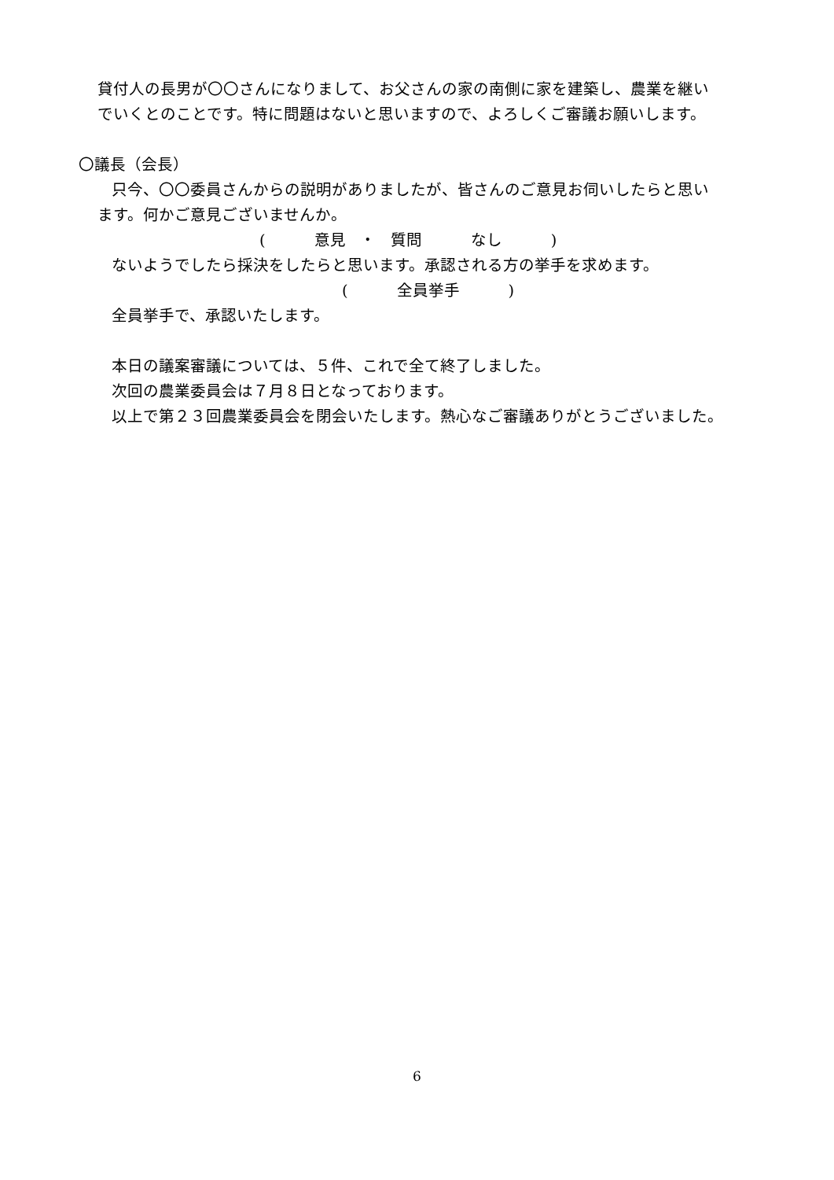貸付人の長男が〇〇さんになりまして、お父さんの家の南側に家を建築し、農業を継い
でいくとのことです。特に問題はないと思いますので、よろしくご審議お願いします。
〇議長（会長）
只今、〇〇委員さんからの説明がありましたが、皆さんのご意見お伺いしたらと思い
ます。何かご意見ございませんか。
( 意見 ・ 質問 なし )
ないようでしたら採決をしたらと思います。承認される方の挙手を求めます。
( 全員挙手 )
全員挙手で、承認いたします。
本日の議案審議については、５件、これで全て終了しました。
次回の農業委員会は７月８日となっております。
以上で第２３回農業委員会を閉会いたします。熱心なご審議ありがとうございました。
6